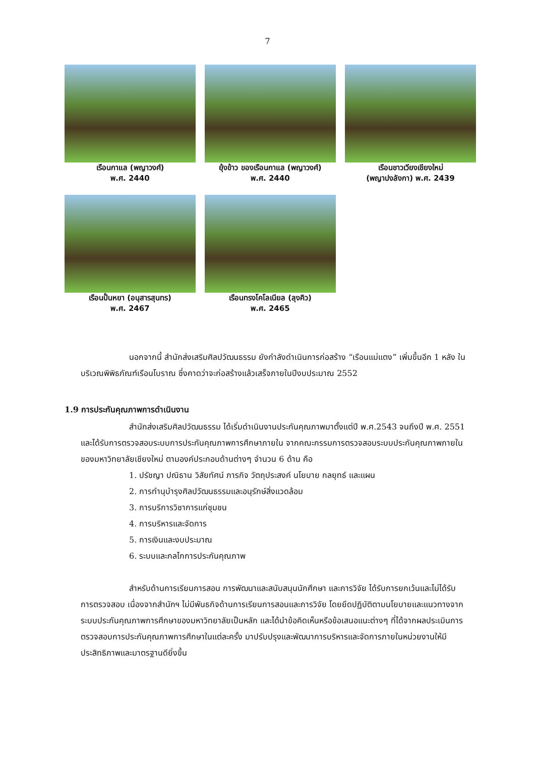7
เรือนกาแล (พญาวงศ์)
พ.ศ. 2440
ยุ้งข้าว ของเรือนกาแล (พญาวงศ์)
พ.ศ. 2440
เรือนชาวเวียงเชียงใหม่
(พญาปงลังกา) พ.ศ. 2439
เรือนปั้นหยา (อนุสารสุนทร)
พ.ศ. 2467
เรือนทรงโคโลเนียล (ลุงคิว)
พ.ศ. 2465
นอกจากนี้ สำนักส่งเสริมศิลปวัฒนธรรม ยังกำลังดำเนินการก่อสร้าง “เรือนแม่แตง” เพิ่มขึ้นอีก 1 หลัง ในบริเวณพิพิธภัณฑ์เรือนโบราณ ซึ่งคาดว่าจะก่อสร้างแล้วเสร็จภายในปีงบประมาณ 2552
1.9 การประกันคุณภาพการดำเนินงาน
สำนักส่งเสริมศิลปวัฒนธรรม ได้เริ่มดำเนินงานประกันคุณภาพมาตั้งแต่ปี พ.ศ.2543 จนถึงปี พ.ศ. 2551 และได้รับการตรวจสอบระบบการประกันคุณภาพการศึกษาภายใน จากคณะกรรมการตรวจสอบระบบประกันคุณภาพภายในของมหาวิทยาลัยเชียงใหม่ ตามองค์ประกอบด้านต่างๆ จำนวน 6 ด้าน คือ
1. ปรัชญา ปณิธาน วิสัยทัศน์ ภารกิจ วัตถุประสงค์ นโยบาย กลยุทธ์ และแผน
2. การทำนุบำรุงศิลปวัฒนธรรมและอนุรักษ์สิ่งแวดล้อม
3. การบริการวิชาการแก่ชุมชน
4. การบริหารและจัดการ
5. การเงินและงบประมาณ
6. ระบบและกลไกการประกันคุณภาพ
สำหรับด้านการเรียนการสอน การพัฒนาและสนับสนุนนักศึกษา และการวิจัย ได้รับการยกเว้นและไม่ได้รับการตรวจสอบ เนื่องจากสำนักฯ ไม่มีพันธกิจด้านการเรียนการสอนและการวิจัย โดยยึดปฏิบัติตามนโยบายและแนวทางจากระบบประกันคุณภาพการศึกษาของมหาวิทยาลัยเป็นหลัก และได้นำข้อคิดเห็นหรือข้อเสนอแนะต่างๆ ที่ได้จากผลประเมินการตรวจสอบการประกันคุณภาพการศึกษาในแต่ละครั้ง มาปรับปรุงและพัฒนาการบริหารและจัดการภายในหน่วยงานให้มีประสิทธิภาพและมาตรฐานดียิ่งขึ้น